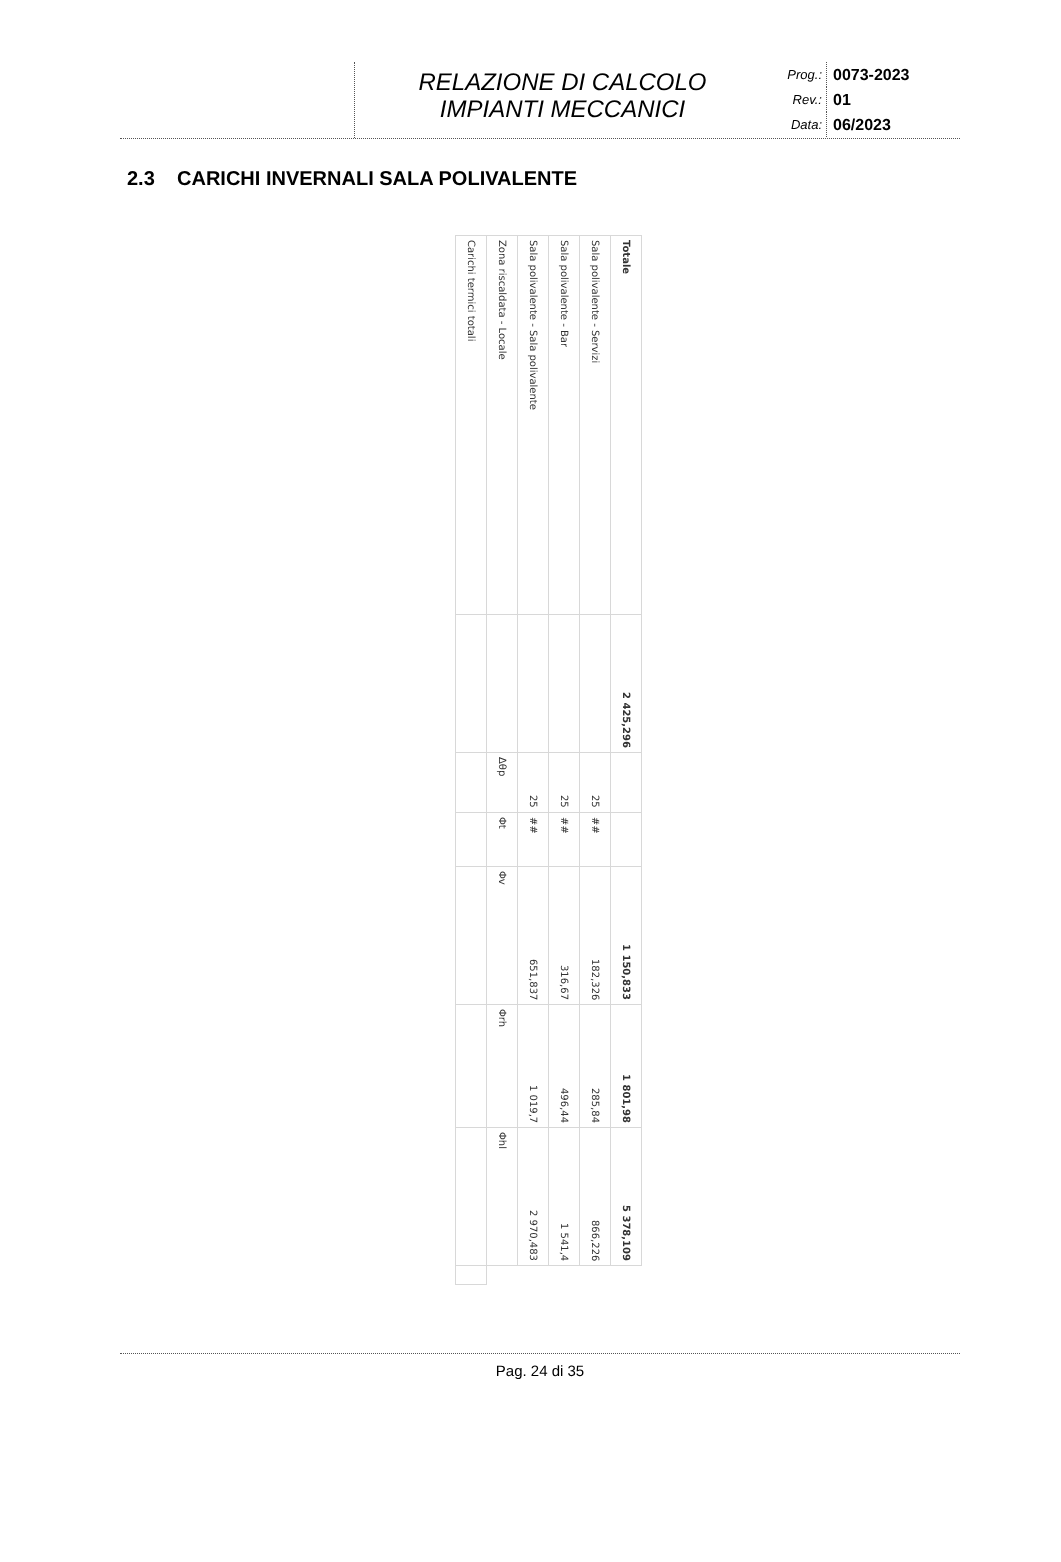RELAZIONE DI CALCOLO
IMPIANTI MECCANICI
Prog.: 0073-2023
Rev.: 01
Data: 06/2023
2.3 CARICHI INVERNALI SALA POLIVALENTE
| Carichi termici totali | | | | | | | |
| Zona riscaldata - Locale | | Δθp | Φt | Φv | Φrh | Φhl | |
| Sala polivalente - Sala polivalente | | 25 | ## | 651,837 | 1 019,7 | 2 970,483 | |
| Sala polivalente - Bar | | 25 | ## | 316,67 | 496,44 | 1 541,4 | |
| Sala polivalente - Servizi | | 25 | ## | 182,326 | 285,84 | 866,226 | |
| Totale | 2 425,296 | | | 1 150,833 | 1 801,98 | 5 378,109 | |
Pag. 24 di 35